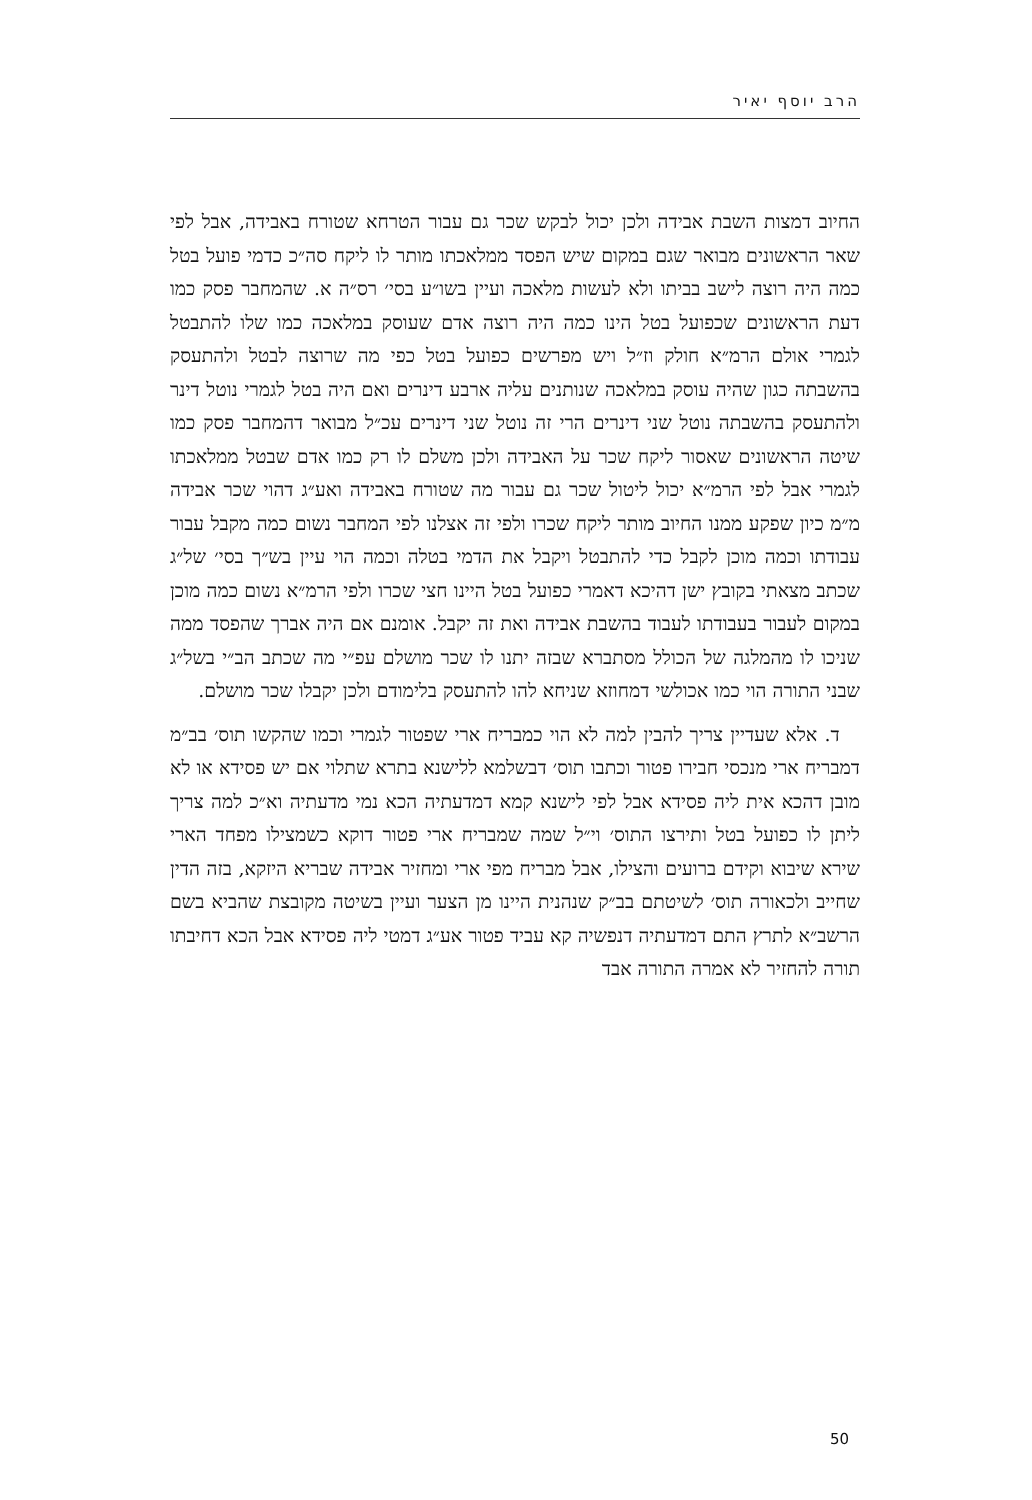הרב יוסף יאיר
החיוב דמצות השבת אבידה ולכן יכול לבקש שכר גם עבור הטרחא שטורח באבידה, אבל לפי שאר הראשונים מבואר שגם במקום שיש הפסד ממלאכתו מותר לו ליקח סה״כ כדמי פועל בטל כמה היה רוצה לישב בביתו ולא לעשות מלאכה ועיין בשו״ע בסי׳ רס״ה א. שהמחבר פסק כמו דעת הראשונים שכפועל בטל הינו כמה היה רוצה אדם שעוסק במלאכה כמו שלו להתבטל לגמרי אולם הרמ״א חולק וז״ל ויש מפרשים כפועל בטל כפי מה שרוצה לבטל ולהתעסק בהשבתה כגון שהיה עוסק במלאכה שנותנים עליה ארבע דינרים ואם היה בטל לגמרי נוטל דינר ולהתעסק בהשבתה נוטל שני דינרים הרי זה נוטל שני דינרים עכ״ל מבואר דהמחבר פסק כמו שיטה הראשונים שאסור ליקח שכר על האבידה ולכן משלם לו רק כמו אדם שבטל ממלאכתו לגמרי אבל לפי הרמ״א יכול ליטול שכר גם עבור מה שטורח באבידה ואע״ג דהוי שכר אבידה מ״מ כיון שפקע ממנו החיוב מותר ליקח שכרו ולפי זה אצלנו לפי המחבר נשום כמה מקבל עבור עבודתו וכמה מוכן לקבל כדי להתבטל ויקבל את הדמי בטלה וכמה הוי עיין בש״ך בסי׳ של״ג שכתב מצאתי בקובץ ישן דהיכא דאמרי כפועל בטל היינו חצי שכרו ולפי הרמ״א נשום כמה מוכן במקום לעבור בעבודתו לעבוד בהשבת אבידה ואת זה יקבל. אומנם אם היה אברך שהפסד ממה שניכו לו מהמלגה של הכולל מסתברא שבזה יתנו לו שכר מושלם עפ״י מה שכתב הב״י בשל״ג שבני התורה הוי כמו אכולשי דמחוזא שניחא להו להתעסק בלימודם ולכן יקבלו שכר מושלם.
ד. אלא שעדיין צריך להבין למה לא הוי כמבריח ארי שפטור לגמרי וכמו שהקשו תוס׳ בב״מ דמבריח ארי מנכסי חבירו פטור וכתבו תוס׳ דבשלמא ללישנא בתרא שתלוי אם יש פסידא או לא מובן דהכא אית ליה פסידא אבל לפי לישנא קמא דמדעתיה הכא נמי מדעתיה וא״כ למה צריך ליתן לו כפועל בטל ותירצו התוס׳ וי״ל שמה שמבריח ארי פטור דוקא כשמצילו מפחד הארי שירא שיבוא וקידם ברועים והצילו, אבל מבריח מפי ארי ומחזיר אבידה שבריא היזקא, בזה הדין שחייב ולכאורה תוס׳ לשיטתם בב״ק שנהנית היינו מן הצער ועיין בשיטה מקובצת שהביא בשם הרשב״א לתרץ התם דמדעתיה דנפשיה קא עביד פטור אע״ג דמטי ליה פסידא אבל הכא דחיבתו תורה להחזיר לא אמרה התורה אבד
50